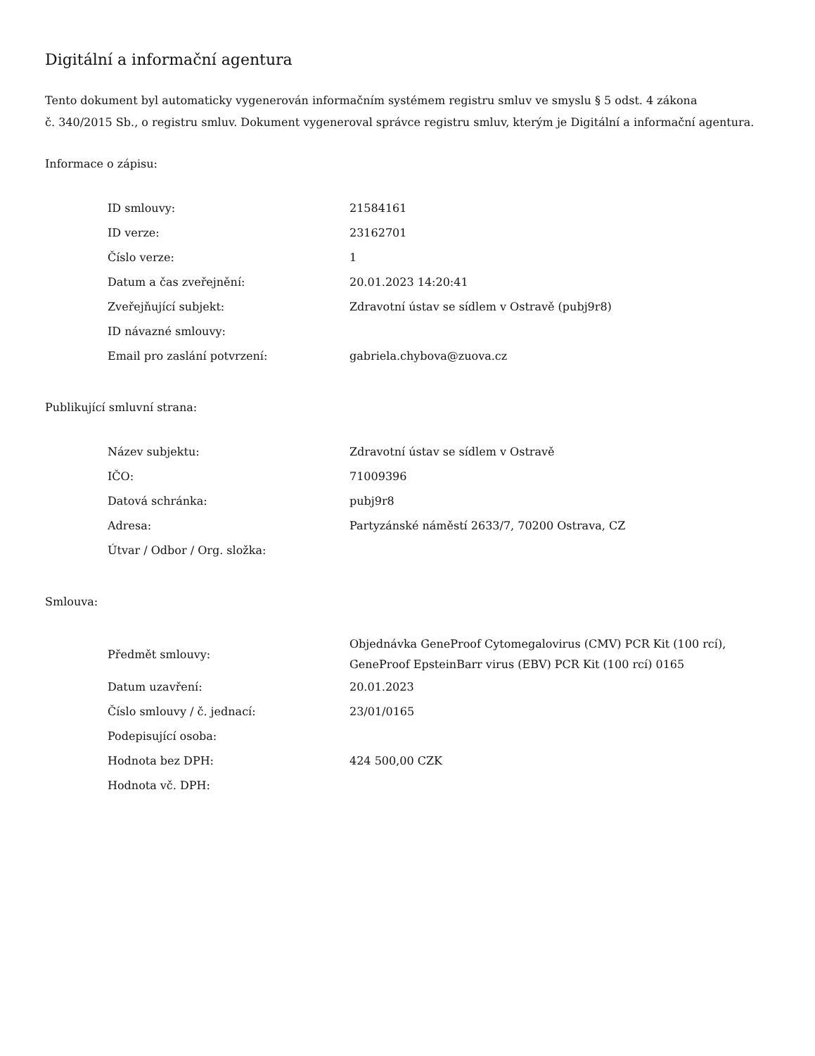Digitální a informační agentura
Tento dokument byl automaticky vygenerován informačním systémem registru smluv ve smyslu § 5 odst. 4 zákona
č. 340/2015 Sb., o registru smluv. Dokument vygeneroval správce registru smluv, kterým je Digitální a informační agentura.
Informace o zápisu:
| ID smlouvy: | 21584161 |
| ID verze: | 23162701 |
| Číslo verze: | 1 |
| Datum a čas zveřejnění: | 20.01.2023 14:20:41 |
| Zveřejňující subjekt: | Zdravotní ústav se sídlem v Ostravě (pubj9r8) |
| ID návazné smlouvy: | |
| Email pro zaslání potvrzení: | gabriela.chybova@zuova.cz |
Publikující smluvní strana:
| Název subjektu: | Zdravotní ústav se sídlem v Ostravě |
| IČO: | 71009396 |
| Datová schránka: | pubj9r8 |
| Adresa: | Partyzánské náměstí 2633/7, 70200 Ostrava, CZ |
| Útvar / Odbor / Org. složka: | |
Smlouva:
| Předmět smlouvy: | Objednávka GeneProof Cytomegalovirus (CMV) PCR Kit (100 rcí), GeneProof EpsteinBarr virus (EBV) PCR Kit (100 rcí) 0165 |
| Datum uzavření: | 20.01.2023 |
| Číslo smlouvy / č. jednací: | 23/01/0165 |
| Podepisující osoba: | |
| Hodnota bez DPH: | 424 500,00 CZK |
| Hodnota vč. DPH: | |